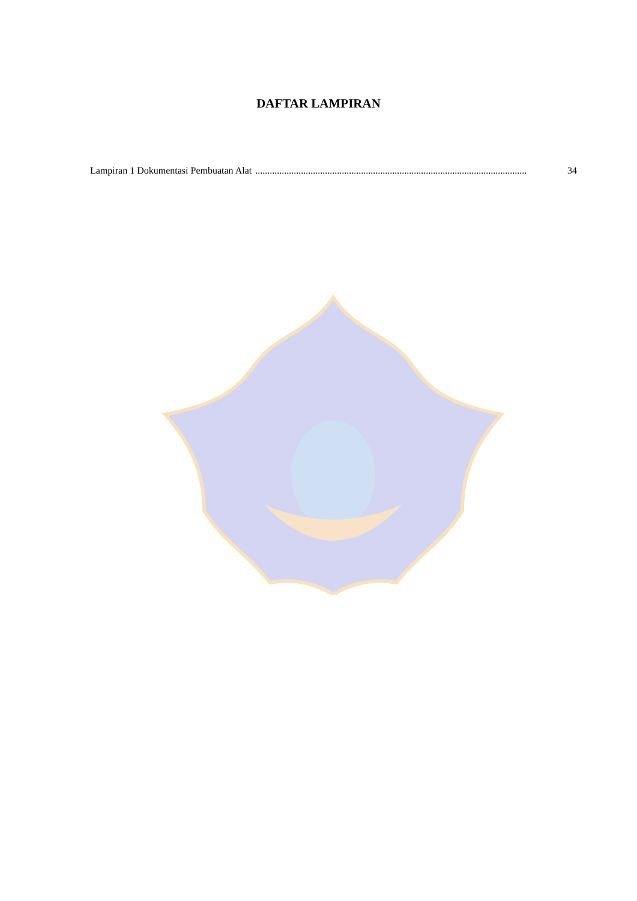DAFTAR LAMPIRAN
Lampiran 1 Dokumentasi Pembuatan Alat................................................................................................................. 34